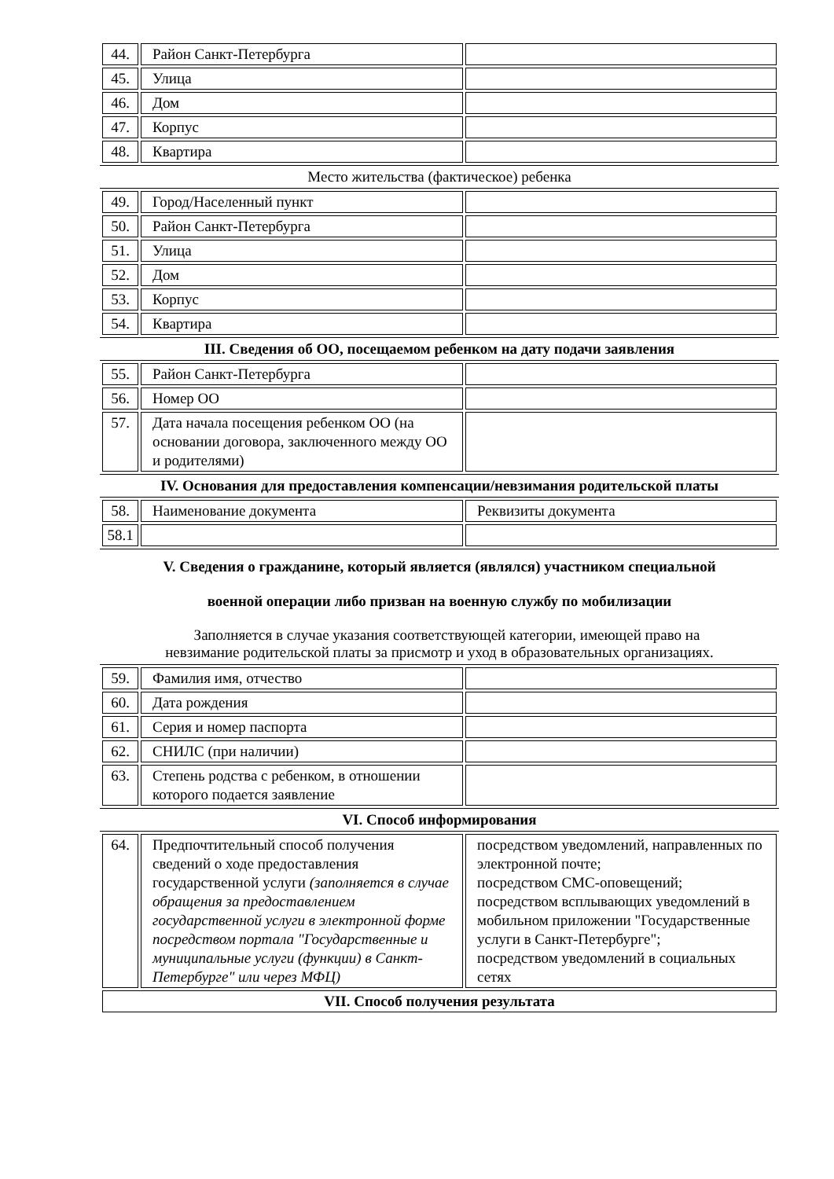| 44. | Район Санкт-Петербурга | |
| 45. | Улица | |
| 46. | Дом | |
| 47. | Корпус | |
| 48. | Квартира | |
Место жительства (фактическое) ребенка
| 49. | Город/Населенный пункт | |
| 50. | Район Санкт-Петербурга | |
| 51. | Улица | |
| 52. | Дом | |
| 53. | Корпус | |
| 54. | Квартира | |
III. Сведения об ОО, посещаемом ребенком на дату подачи заявления
| 55. | Район Санкт-Петербурга | |
| 56. | Номер ОО | |
| 57. | Дата начала посещения ребенком ОО (на основании договора, заключенного между ОО и родителями) | |
IV. Основания для предоставления компенсации/невзимания родительской платы
| 58. | Наименование документа | Реквизиты документа |
| 58.1 | | |
V. Сведения о гражданине, который является (являлся) участником специальной
военной операции либо призван на военную службу по мобилизации
Заполняется в случае указания соответствующей категории, имеющей право на
невзимание родительской платы за присмотр и уход в образовательных организациях.
| 59. | Фамилия имя, отчество | |
| 60. | Дата рождения | |
| 61. | Серия и номер паспорта | |
| 62. | СНИЛС (при наличии) | |
| 63. | Степень родства с ребенком, в отношении которого подается заявление | |
VI. Способ информирования
| 64. | Предпочтительный способ получения сведений о ходе предоставления государственной услуги (заполняется в случае обращения за предоставлением государственной услуги в электронной форме посредством портала "Государственные и муниципальные услуги (функции) в Санкт-Петербурге" или через МФЦ) | посредством уведомлений, направленных по электронной почте; посредством СМС-оповещений; посредством всплывающих уведомлений в мобильном приложении "Государственные услуги в Санкт-Петербурге"; посредством уведомлений в социальных сетях |
| VII. Способ получения результата | | |